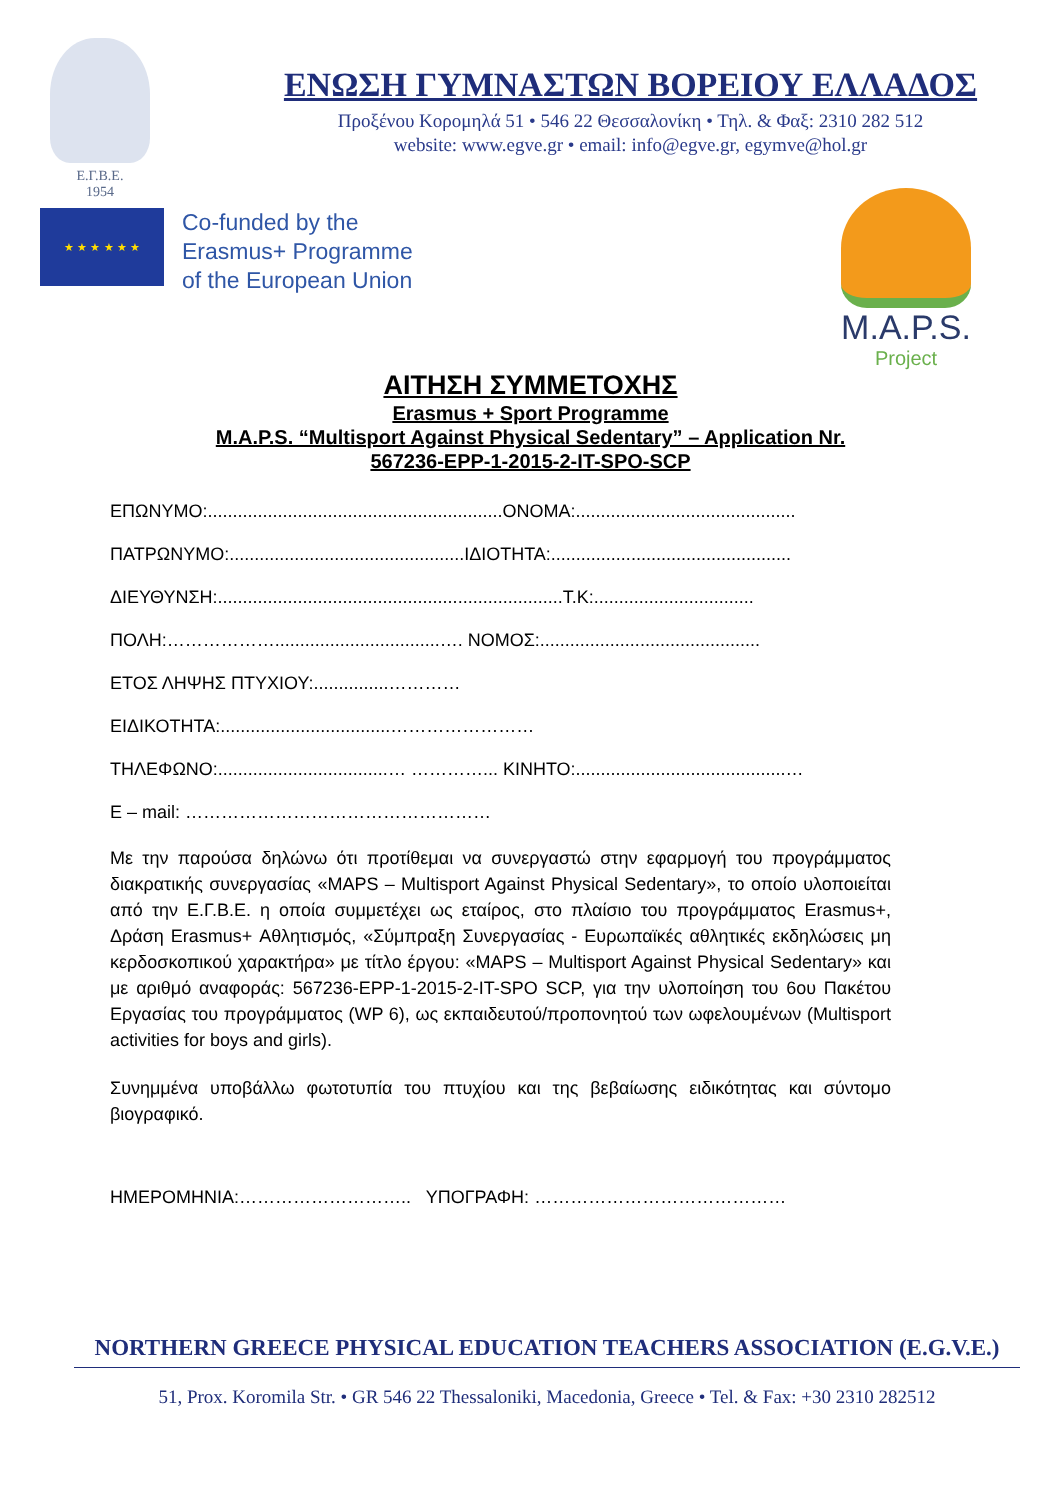Ε.Γ.Β.Ε.
1954
ΕΝΩΣΗ ΓΥΜΝΑΣΤΩΝ ΒΟΡΕΙΟΥ ΕΛΛΑΔΟΣ
Προξένου Κορομηλά 51 • 546 22 Θεσσαλονίκη • Τηλ. & Φαξ: 2310 282 512
website: www.egve.gr • email: info@egve.gr, egymve@hol.gr
★ ★ ★ ★ ★ ★
Co-funded by the
Erasmus+ Programme
of the European Union
M.A.P.S.
Project
ΑΙΤΗΣΗ ΣΥΜΜΕΤΟΧΗΣ
Erasmus + Sport Programme
M.A.P.S. “Multisport Against Physical Sedentary” – Application Nr.
567236-EPP-1-2015-2-IT-SPO-SCP
ΕΠΩΝΥΜΟ:...........................................................ΟΝΟΜΑ:............................................
ΠΑΤΡΩΝΥΜΟ:...............................................ΙΔΙΟΤΗΤΑ:................................................
ΔΙΕΥΘΥΝΣΗ:.....................................................................Τ.Κ:................................
ΠΟΛΗ:……………….................................…. ΝΟΜΟΣ:............................................
ΕΤΟΣ ΛΗΨΗΣ ΠΤΥΧΙΟΥ:...............…………
ΕΙΔΙΚΟΤΗΤΑ:..................................……………………
ΤΗΛΕΦΩΝΟ:..................................… …………... ΚΙΝΗΤΟ:..........................................…
Ε – mail: ……………………………………………
Με την παρούσα δηλώνω ότι προτίθεμαι να συνεργαστώ στην εφαρμογή του προγράμματος διακρατικής συνεργασίας «MAPS – Multisport Against Physical Sedentary», το οποίο υλοποιείται από την Ε.Γ.Β.Ε. η οποία συμμετέχει ως εταίρος, στο πλαίσιο του προγράμματος Erasmus+, Δράση Erasmus+ Αθλητισμός, «Σύμπραξη Συνεργασίας - Ευρωπαϊκές αθλητικές εκδηλώσεις μη κερδοσκοπικού χαρακτήρα» με τίτλο έργου: «MAPS – Multisport Against Physical Sedentary» και με αριθμό αναφοράς: 567236-EPP-1-2015-2-IT-SPO SCP, για την υλοποίηση του 6ου Πακέτου Εργασίας του προγράμματος (WP 6), ως εκπαιδευτού/προπονητού των ωφελουμένων (Multisport activities for boys and girls).
Συνημμένα υποβάλλω φωτοτυπία του πτυχίου και της βεβαίωσης ειδικότητας και σύντομο βιογραφικό.
ΗΜΕΡΟΜΗΝΙΑ:……………………….. ΥΠΟΓΡΑΦΗ: ……………………………………
NORTHERN GREECE PHYSICAL EDUCATION TEACHERS ASSOCIATION (E.G.V.E.)
51, Prox. Koromila Str. • GR 546 22 Thessaloniki, Macedonia, Greece • Tel. & Fax: +30 2310 282512